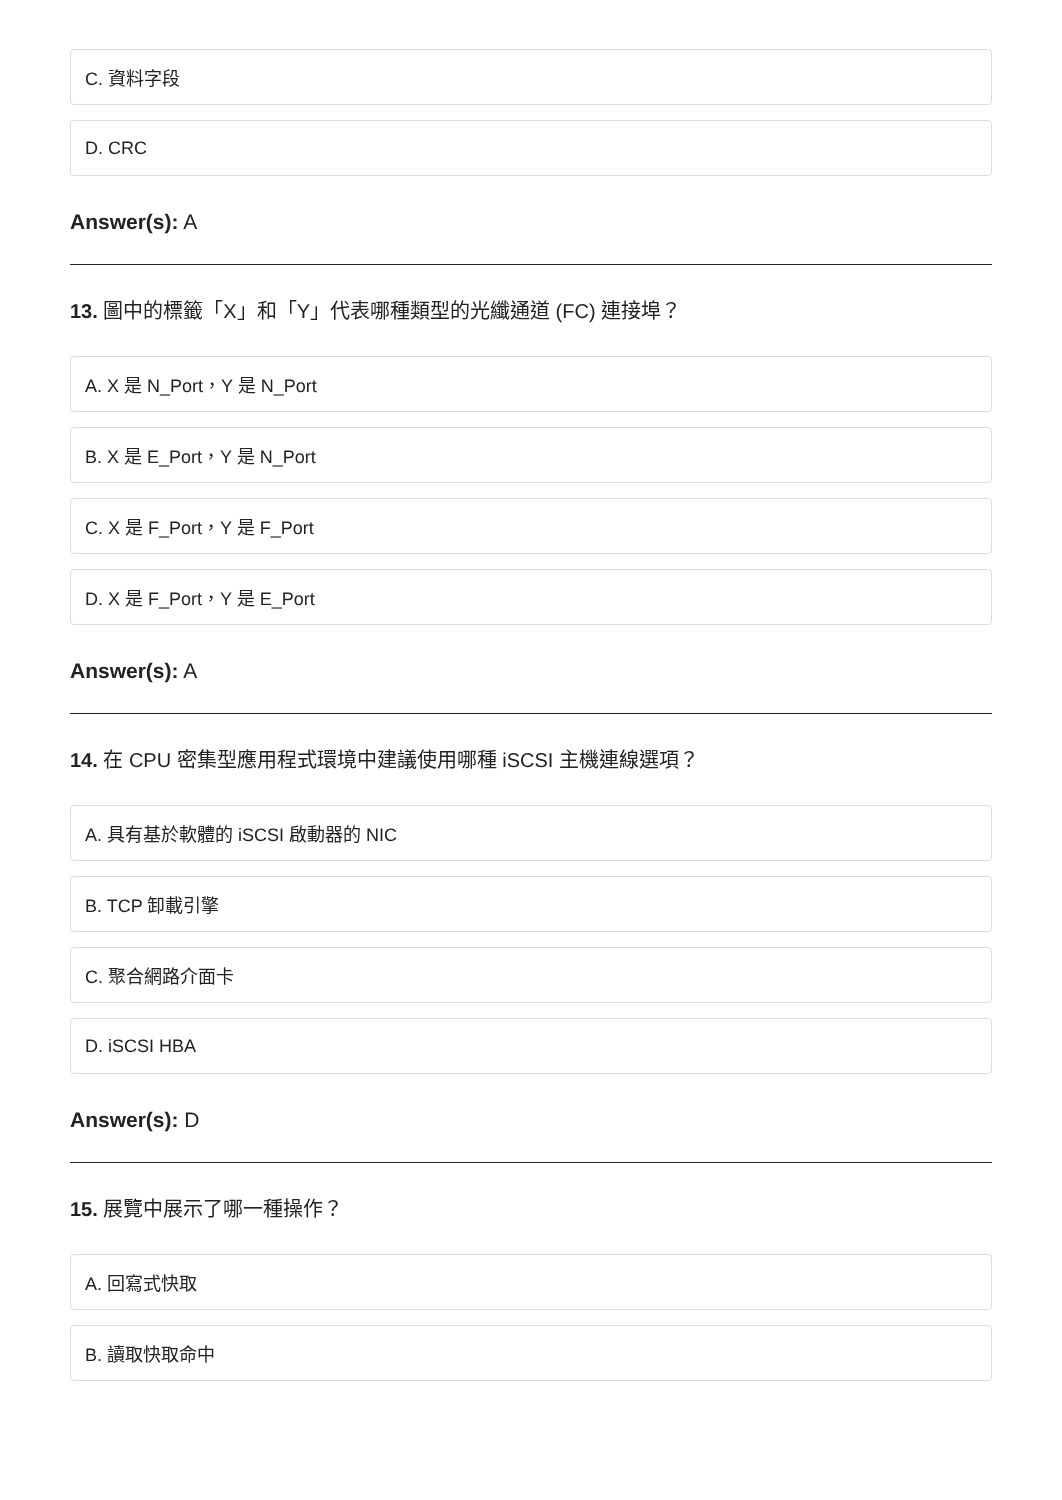C. 資料字段
D. CRC
Answer(s): A
13. 圖中的標籤「X」和「Y」代表哪種類型的光纖通道 (FC) 連接埠？
A. X 是 N_Port，Y 是 N_Port
B. X 是 E_Port，Y 是 N_Port
C. X 是 F_Port，Y 是 F_Port
D. X 是 F_Port，Y 是 E_Port
Answer(s): A
14. 在 CPU 密集型應用程式環境中建議使用哪種 iSCSI 主機連線選項？
A. 具有基於軟體的 iSCSI 啟動器的 NIC
B. TCP 卸載引擎
C. 聚合網路介面卡
D. iSCSI HBA
Answer(s): D
15. 展覽中展示了哪一種操作？
A. 回寫式快取
B. 讀取快取命中